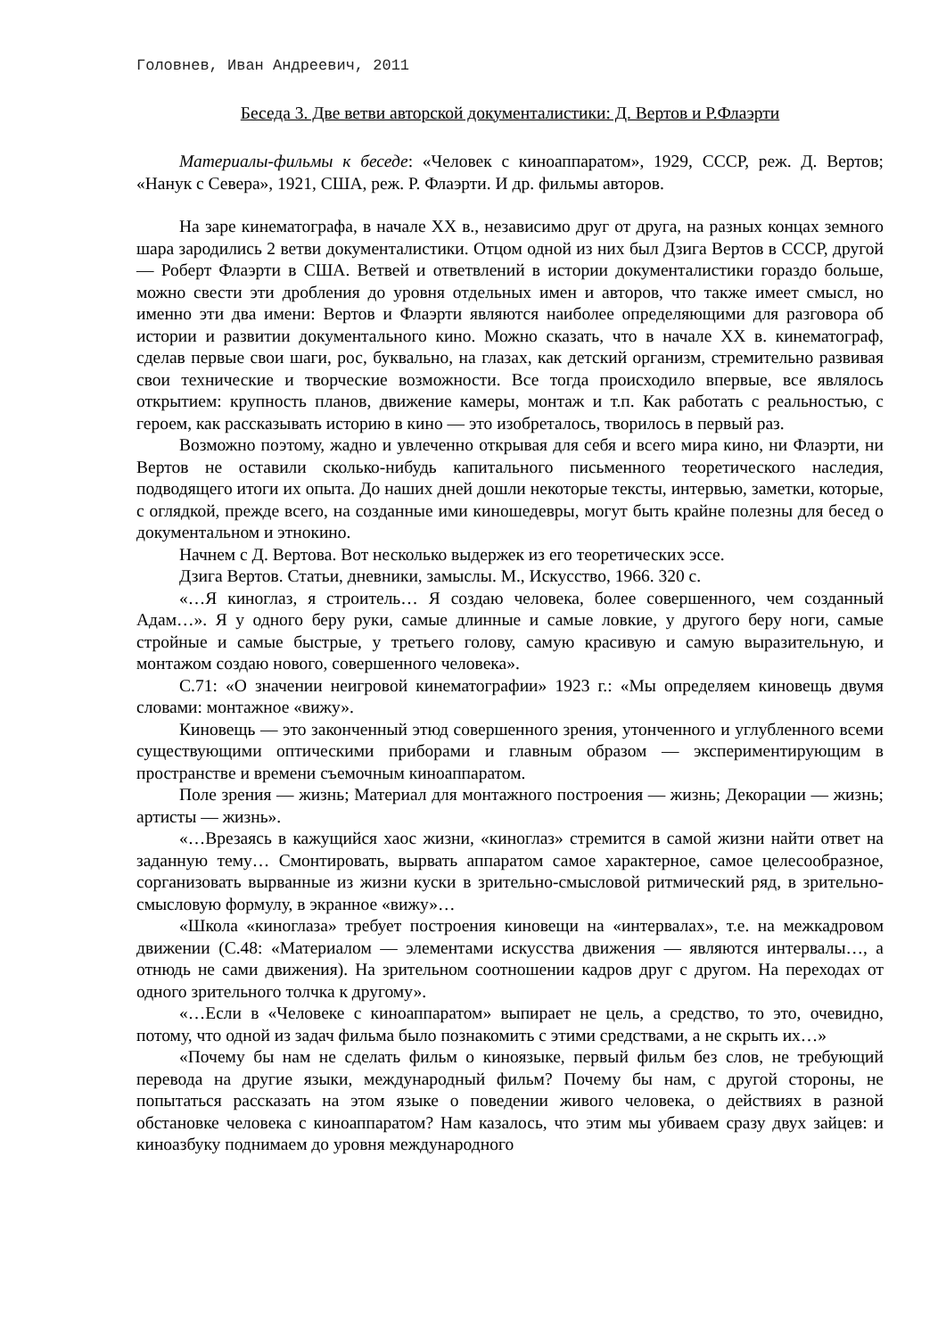Головнев, Иван Андреевич, 2011
Беседа 3. Две ветви авторской документалистики: Д. Вертов и Р.Флаэрти
Материалы-фильмы к беседе: «Человек с киноаппаратом», 1929, СССР, реж. Д. Вертов; «Нанук с Севера», 1921, США, реж. Р. Флаэрти. И др. фильмы авторов.
На заре кинематографа, в начале XX в., независимо друг от друга, на разных концах земного шара зародились 2 ветви документалистики. Отцом одной из них был Дзига Вертов в СССР, другой — Роберт Флаэрти в США. Ветвей и ответвлений в истории документалистики гораздо больше, можно свести эти дробления до уровня отдельных имен и авторов, что также имеет смысл, но именно эти два имени: Вертов и Флаэрти являются наиболее определяющими для разговора об истории и развитии документального кино. Можно сказать, что в начале XX в. кинематограф, сделав первые свои шаги, рос, буквально, на глазах, как детский организм, стремительно развивая свои технические и творческие возможности. Все тогда происходило впервые, все являлось открытием: крупность планов, движение камеры, монтаж и т.п. Как работать с реальностью, с героем, как рассказывать историю в кино — это изобреталось, творилось в первый раз.
Возможно поэтому, жадно и увлеченно открывая для себя и всего мира кино, ни Флаэрти, ни Вертов не оставили сколько-нибудь капитального письменного теоретического наследия, подводящего итоги их опыта. До наших дней дошли некоторые тексты, интервью, заметки, которые, с оглядкой, прежде всего, на созданные ими киношедевры, могут быть крайне полезны для бесед о документальном и этнокино.
Начнем с Д. Вертова. Вот несколько выдержек из его теоретических эссе.
Дзига Вертов. Статьи, дневники, замыслы. М., Искусство, 1966. 320 с.
«…Я киноглаз, я строитель… Я создаю человека, более совершенного, чем созданный Адам…». Я у одного беру руки, самые длинные и самые ловкие, у другого беру ноги, самые стройные и самые быстрые, у третьего голову, самую красивую и самую выразительную, и монтажом создаю нового, совершенного человека».
С.71: «О значении неигровой кинематографии» 1923 г.: «Мы определяем киновещь двумя словами: монтажное «вижу».
Киновещь — это законченный этюд совершенного зрения, утонченного и углубленного всеми существующими оптическими приборами и главным образом — экспериментирующим в пространстве и времени съемочным киноаппаратом.
Поле зрения — жизнь; Материал для монтажного построения — жизнь; Декорации — жизнь; артисты — жизнь».
«…Врезаясь в кажущийся хаос жизни, «киноглаз» стремится в самой жизни найти ответ на заданную тему… Смонтировать, вырвать аппаратом самое характерное, самое целесообразное, сорганизовать вырванные из жизни куски в зрительно-смысловой ритмический ряд, в зрительно-смысловую формулу, в экранное «вижу»…
«Школа «киноглаза» требует построения киновещи на «интервалах», т.е. на межкадровом движении (С.48: «Материалом — элементами искусства движения — являются интервалы…, а отнюдь не сами движения). На зрительном соотношении кадров друг с другом. На переходах от одного зрительного толчка к другому».
«…Если в «Человеке с киноаппаратом» выпирает не цель, а средство, то это, очевидно, потому, что одной из задач фильма было познакомить с этими средствами, а не скрыть их…»
«Почему бы нам не сделать фильм о киноязыке, первый фильм без слов, не требующий перевода на другие языки, международный фильм? Почему бы нам, с другой стороны, не попытаться рассказать на этом языке о поведении живого человека, о действиях в разной обстановке человека с киноаппаратом? Нам казалось, что этим мы убиваем сразу двух зайцев: и киноазбуку поднимаем до уровня международного